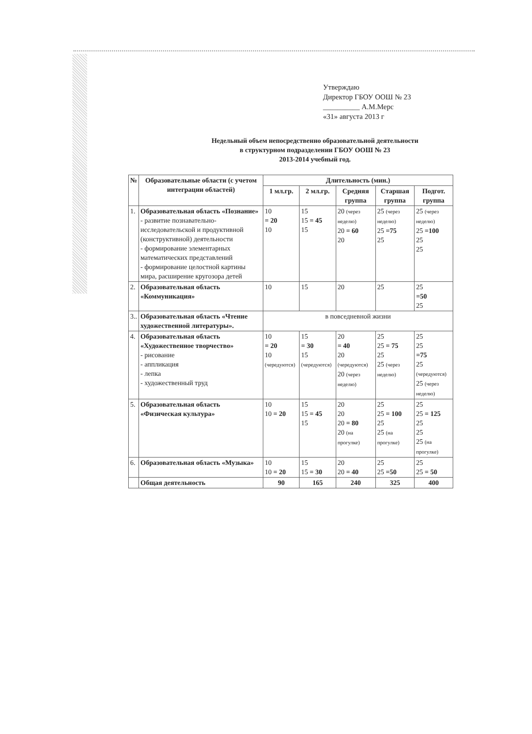Утверждаю
Директор ГБОУ ООШ № 23
__________ А.М.Мерс
«31» августа 2013 г
Недельный объем непосредственно образовательной деятельности
в структурном подразделении ГБОУ ООШ № 23
2013-2014 учебный год.
| № | Образовательные области (с учетом интеграции областей) | Длительность (мин.) | | | | |
| --- | --- | --- | --- | --- | --- | --- |
| | | 1 мл.гр. | 2 мл.гр. | Средняя группа | Старшая группа | Подгот. группа |
| 1. | Образовательная область «Познание» - развитие познавательно-исследовательской и продуктивной (конструктивной) деятельности - формирование элементарных математических представлений - формирование целостной картины мира, расширение кругозора детей | 10 = 20 10 | 15 15 = 45 15 | 20 (через неделю) 20 = 60 20 | 25 (через неделю) 25 =75 25 | 25 (через неделю) 25 =100 25 25 |
| 2. | Образовательная область «Коммуникация» | 10 | 15 | 20 | 25 | 25 =50 25 |
| 3.. | Образовательная область «Чтение художественной литературы». | в повседневной жизни | | | | |
| 4. | Образовательная область «Художественное творчество» - рисование - аппликация - лепка - художественный труд | 10 = 20 10 (чередуются) | 15 = 30 15 (чередуются) | 20 = 40 20 (чередуются) 20 (через неделю) | 25 25 = 75 25 25 (через неделю) | 25 25 =75 25 (чередуются) 25 (через неделю) |
| 5. | Образовательная область «Физическая культура» | 10 10 = 20 | 15 15 = 45 15 | 20 20 20 = 80 20 (на прогулке) | 25 25 = 100 25 25 (на прогулке) | 25 25 = 125 25 25 25 (на прогулке) |
| 6. | Образовательная область «Музыка» | 10 10 = 20 | 15 15 = 30 | 20 20 = 40 | 25 25 =50 | 25 25 = 50 |
| | Общая деятельность | 90 | 165 | 240 | 325 | 400 |